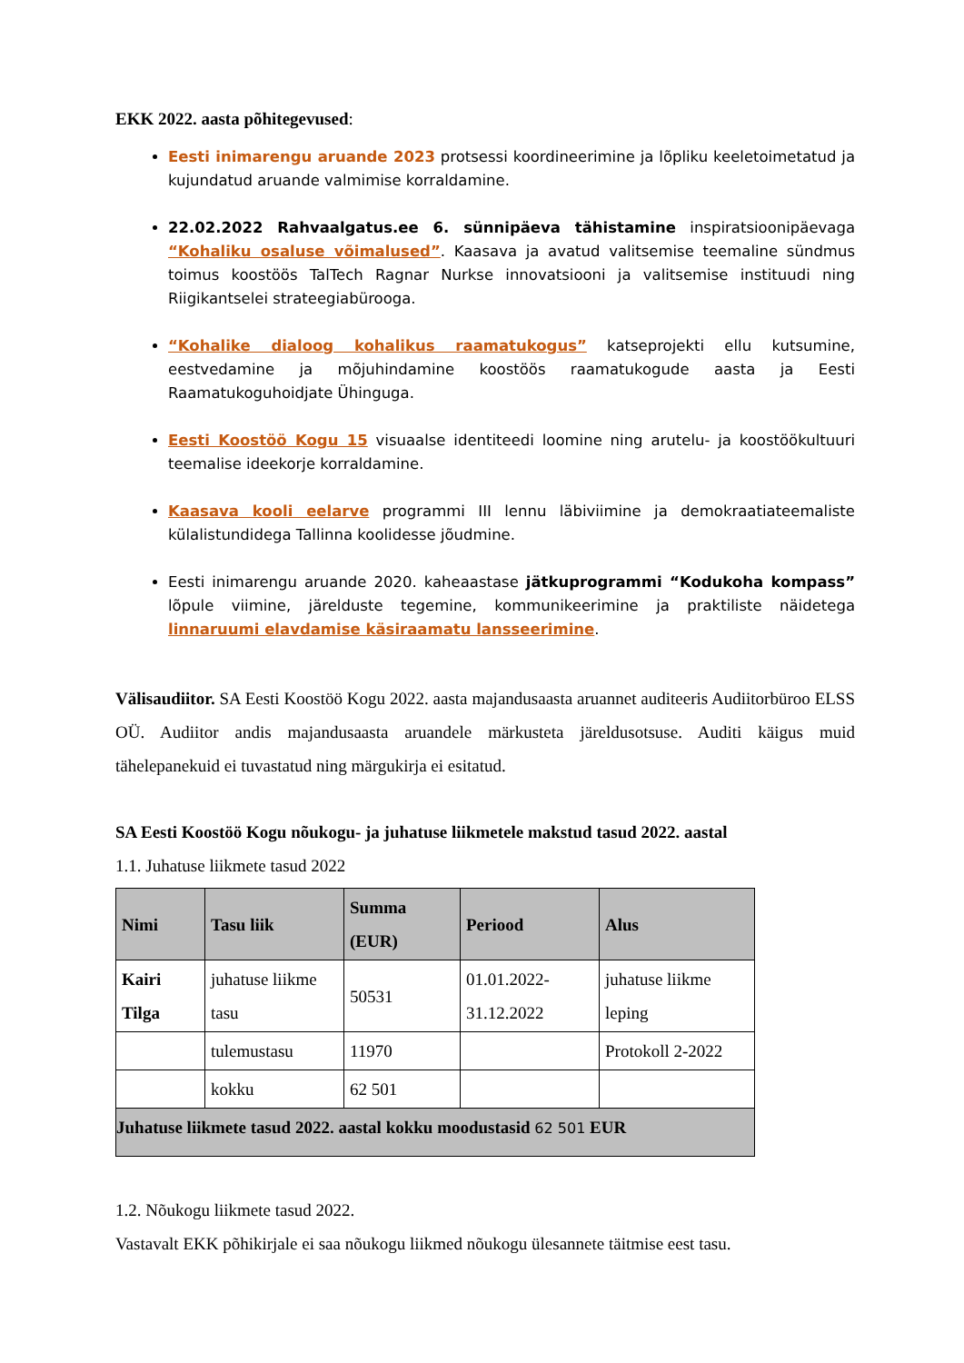EKK 2022. aasta põhitegevused:
Eesti inimarengu aruande 2023 protsessi koordineerimine ja lõpliku keeletoimetatud ja kujundatud aruande valmimise korraldamine.
22.02.2022 Rahvaalgatus.ee 6. sünnipäeva tähistamine inspiratsioonipäevaga “Kohaliku osaluse võimalused”. Kaasava ja avatud valitsemise teemaline sündmus toimus koostöös TalTech Ragnar Nurkse innovatsiooni ja valitsemise instituudi ning Riigikantselei strateegiabürooga.
“Kohalike dialoog kohalikus raamatukogus” katseprojekti ellu kutsumine, eestvedamine ja mõjuhindamine koostöös raamatukogude aasta ja Eesti Raamatukoguhoidjate Ühinguga.
Eesti Koostöö Kogu 15 visuaalse identiteedi loomine ning arutelu- ja koostöökultuuri teemalise ideekorje korraldamine.
Kaasava kooli eelarve programmi III lennu läbiviimine ja demokraatiateemaliste külalistundidega Tallinna koolidesse jõudmine.
Eesti inimarengu aruande 2020. kaheaastase jätkuprogrammi “Kodukoha kompass” lõpule viimine, järelduste tegemine, kommunikeerimine ja praktiliste näidetega linnaruumi elavdamise käsiraamatu lansseerimine.
Välisaudiitor. SA Eesti Koostöö Kogu 2022. aasta majandusaasta aruannet auditeeris Audiitorbüroo ELSS OÜ. Audiitor andis majandusaasta aruandele märkusteta järeldusotsuse. Auditi käigus muid tähelepanekuid ei tuvastatud ning märgukirja ei esitatud.
SA Eesti Koostöö Kogu nõukogu- ja juhatuse liikmetele makstud tasud 2022. aastal
1.1. Juhatuse liikmete tasud 2022
| Nimi | Tasu liik | Summa (EUR) | Periood | Alus |
| --- | --- | --- | --- | --- |
| Kairi Tilga | juhatuse liikme tasu | 50531 | 01.01.2022-31.12.2022 | juhatuse liikme leping |
| | tulemustasu | 11970 | | Protokoll 2-2022 |
| | kokku | 62 501 | | |
| Juhatuse liikmete tasud 2022. aastal kokku moodustasid 62 501 EUR | | | | |
1.2. Nõukogu liikmete tasud 2022.
Vastavalt EKK põhikirjale ei saa nõukogu liikmed nõukogu ülesannete täitmise eest tasu.